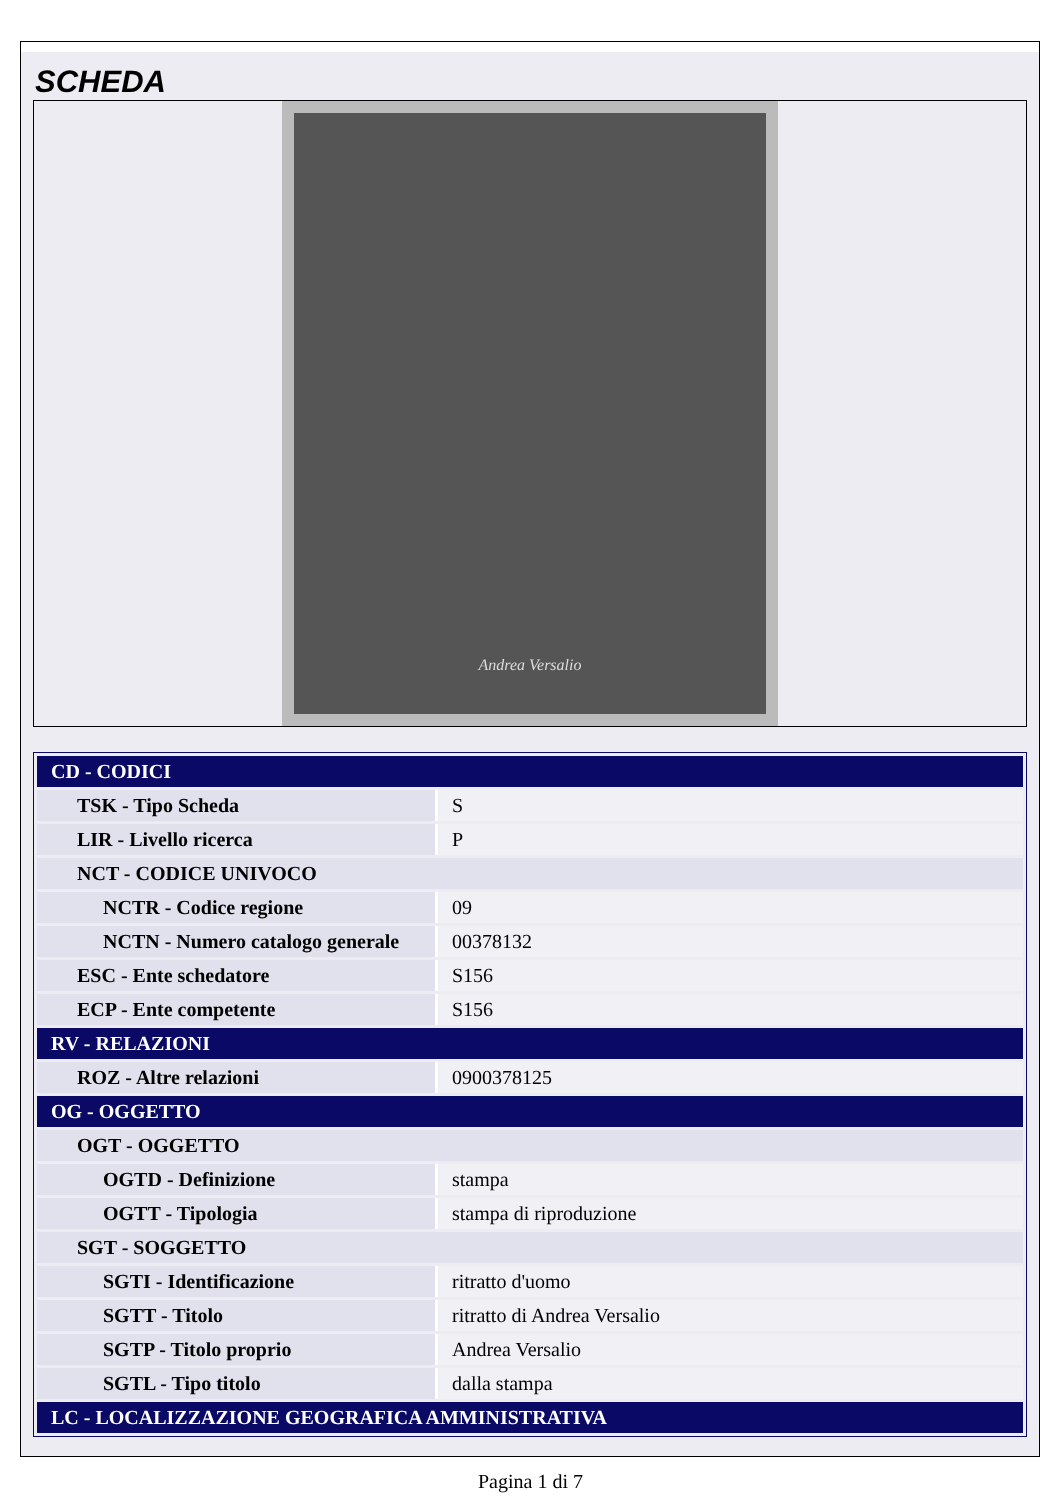SCHEDA
Andrea Versalio
| CD - CODICI | |
| TSK - Tipo Scheda | S |
| LIR - Livello ricerca | P |
| NCT - CODICE UNIVOCO | |
| NCTR - Codice regione | 09 |
| NCTN - Numero catalogo generale | 00378132 |
| ESC - Ente schedatore | S156 |
| ECP - Ente competente | S156 |
| RV - RELAZIONI | |
| ROZ - Altre relazioni | 0900378125 |
| OG - OGGETTO | |
| OGT - OGGETTO | |
| OGTD - Definizione | stampa |
| OGTT - Tipologia | stampa di riproduzione |
| SGT - SOGGETTO | |
| SGTI - Identificazione | ritratto d'uomo |
| SGTT - Titolo | ritratto di Andrea Versalio |
| SGTP - Titolo proprio | Andrea Versalio |
| SGTL - Tipo titolo | dalla stampa |
| LC - LOCALIZZAZIONE GEOGRAFICA AMMINISTRATIVA | |
Pagina 1 di 7